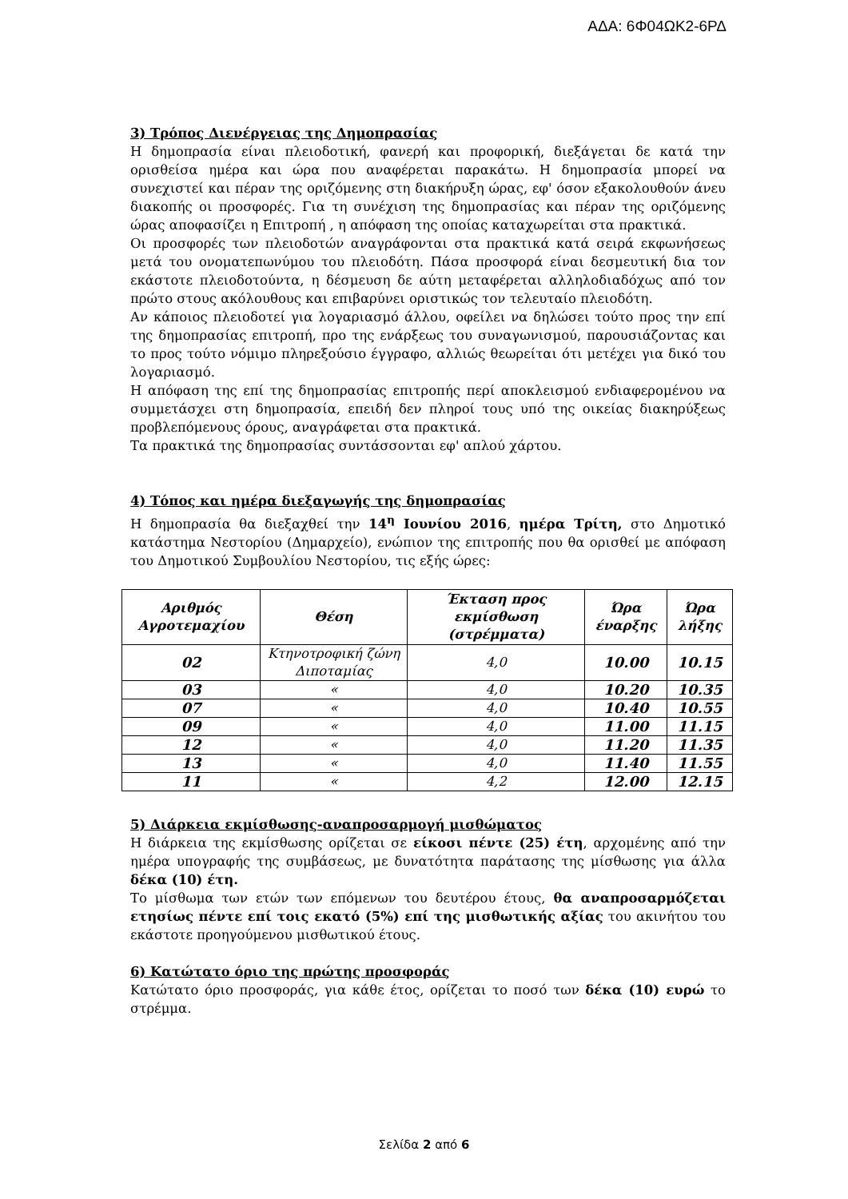ΑΔΑ: 6Φ04ΩΚ2-6ΡΔ
3) Τρόπος Διενέργειας της Δημοπρασίας
Η δημοπρασία είναι πλειοδοτική, φανερή και προφορική, διεξάγεται δε κατά την ορισθείσα ημέρα και ώρα που αναφέρεται παρακάτω. Η δημοπρασία μπορεί να συνεχιστεί και πέραν της οριζόμενης στη διακήρυξη ώρας, εφ' όσον εξακολουθούν άνευ διακοπής οι προσφορές. Για τη συνέχιση της δημοπρασίας και πέραν της οριζόμενης ώρας αποφασίζει η Επιτροπή , η απόφαση της οποίας καταχωρείται στα πρακτικά.
Οι προσφορές των πλειοδοτών αναγράφονται στα πρακτικά κατά σειρά εκφωνήσεως μετά του ονοματεπωνύμου του πλειοδότη. Πάσα προσφορά είναι δεσμευτική δια τον εκάστοτε πλειοδοτούντα, η δέσμευση δε αύτη μεταφέρεται αλληλοδιαδόχως από τον πρώτο στους ακόλουθους και επιβαρύνει οριστικώς τον τελευταίο πλειοδότη.
Αν κάποιος πλειοδοτεί για λογαριασμό άλλου, οφείλει να δηλώσει τούτο προς την επί της δημοπρασίας επιτροπή, προ της ενάρξεως του συναγωνισμού, παρουσιάζοντας και το προς τούτο νόμιμο πληρεξούσιο έγγραφο, αλλιώς θεωρείται ότι μετέχει για δικό του λογαριασμό.
Η απόφαση της επί της δημοπρασίας επιτροπής περί αποκλεισμού ενδιαφερομένου να συμμετάσχει στη δημοπρασία, επειδή δεν πληροί τους υπό της οικείας διακηρύξεως προβλεπόμενους όρους, αναγράφεται στα πρακτικά.
Τα πρακτικά της δημοπρασίας συντάσσονται εφ' απλού χάρτου.
4) Τόπος και ημέρα διεξαγωγής της δημοπρασίας
Η δημοπρασία θα διεξαχθεί την 14<sup>η</sup> Ιουνίου 2016, ημέρα Τρίτη, στο Δημοτικό κατάστημα Νεστορίου (Δημαρχείο), ενώπιον της επιτροπής που θα ορισθεί με απόφαση του Δημοτικού Συμβουλίου Νεστορίου, τις εξής ώρες:
| Αριθμός Αγροτεμαχίου | Θέση | Έκταση προς εκμίσθωση (στρέμματα) | Ώρα έναρξης | Ώρα λήξης |
| --- | --- | --- | --- | --- |
| 02 | Κτηνοτροφική ζώνη Διποταμίας | 4,0 | 10.00 | 10.15 |
| 03 | « | 4,0 | 10.20 | 10.35 |
| 07 | « | 4,0 | 10.40 | 10.55 |
| 09 | « | 4,0 | 11.00 | 11.15 |
| 12 | « | 4,0 | 11.20 | 11.35 |
| 13 | « | 4,0 | 11.40 | 11.55 |
| 11 | « | 4,2 | 12.00 | 12.15 |
5) Διάρκεια εκμίσθωσης-αναπροσαρμογή μισθώματος
Η διάρκεια της εκμίσθωσης ορίζεται σε είκοσι πέντε (25) έτη, αρχομένης από την ημέρα υπογραφής της συμβάσεως, με δυνατότητα παράτασης της μίσθωσης για άλλα δέκα (10) έτη.
Το μίσθωμα των ετών των επόμενων του δευτέρου έτους, θα αναπροσαρμόζεται ετησίως πέντε επί τοις εκατό (5%) επί της μισθωτικής αξίας του ακινήτου του εκάστοτε προηγούμενου μισθωτικού έτους.
6) Κατώτατο όριο της πρώτης προσφοράς
Κατώτατο όριο προσφοράς, για κάθε έτος, ορίζεται το ποσό των δέκα (10) ευρώ το στρέμμα.
Σελίδα 2 από 6